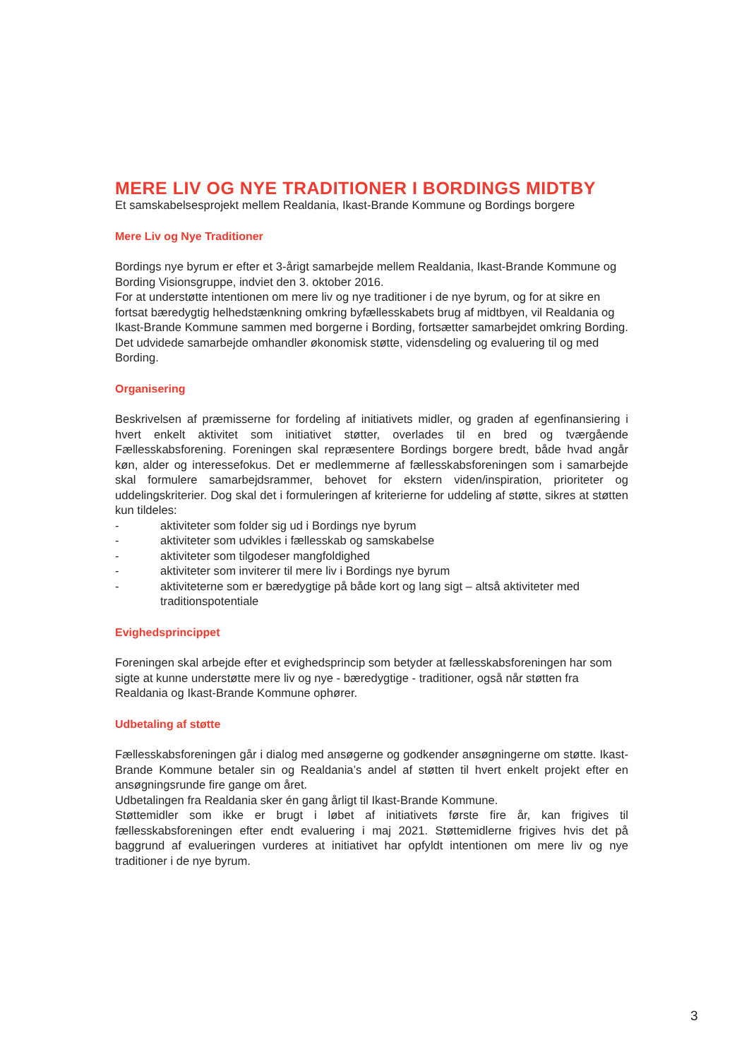MERE LIV OG NYE TRADITIONER I BORDINGS MIDTBY
Et samskabelsesprojekt mellem Realdania, Ikast-Brande Kommune og Bordings borgere
Mere Liv og Nye Traditioner
Bordings nye byrum er efter et 3-årigt samarbejde mellem Realdania, Ikast-Brande Kommune og Bording Visionsgruppe, indviet den 3. oktober 2016.
For at understøtte intentionen om mere liv og nye traditioner i de nye byrum, og for at sikre en fortsat bæredygtig helhedstænkning omkring byfællesskabets brug af midtbyen, vil Realdania og Ikast-Brande Kommune sammen med borgerne i Bording, fortsætter samarbejdet omkring Bording. Det udvidede samarbejde omhandler økonomisk støtte, vidensdeling og evaluering til og med Bording.
Organisering
Beskrivelsen af præmisserne for fordeling af initiativets midler, og graden af egenfinansiering i hvert enkelt aktivitet som initiativet støtter, overlades til en bred og tværgående Fællesskabsforening. Foreningen skal repræsentere Bordings borgere bredt, både hvad angår køn, alder og interessefokus. Det er medlemmerne af fællesskabsforeningen som i samarbejde skal formulere samarbejdsrammer, behovet for ekstern viden/inspiration, prioriteter og uddelingskriterier. Dog skal det i formuleringen af kriterierne for uddeling af støtte, sikres at støtten kun tildeles:
- aktiviteter som folder sig ud i Bordings nye byrum
- aktiviteter som udvikles i fællesskab og samskabelse
- aktiviteter som tilgodeser mangfoldighed
- aktiviteter som inviterer til mere liv i Bordings nye byrum
- aktiviteterne som er bæredygtige på både kort og lang sigt – altså aktiviteter med traditionspotentiale
Evighedsprincippet
Foreningen skal arbejde efter et evighedsprincip som betyder at fællesskabsforeningen har som sigte at kunne understøtte mere liv og nye - bæredygtige - traditioner, også når støtten fra Realdania og Ikast-Brande Kommune ophører.
Udbetaling af støtte
Fællesskabsforeningen går i dialog med ansøgerne og godkender ansøgningerne om støtte. Ikast-Brande Kommune betaler sin og Realdania’s andel af støtten til hvert enkelt projekt efter en ansøgningsrunde fire gange om året.
Udbetalingen fra Realdania sker én gang årligt til Ikast-Brande Kommune.
Støttemidler som ikke er brugt i løbet af initiativets første fire år, kan frigives til fællesskabsforeningen efter endt evaluering i maj 2021. Støttemidlerne frigives hvis det på baggrund af evalueringen vurderes at initiativet har opfyldt intentionen om mere liv og nye traditioner i de nye byrum.
3